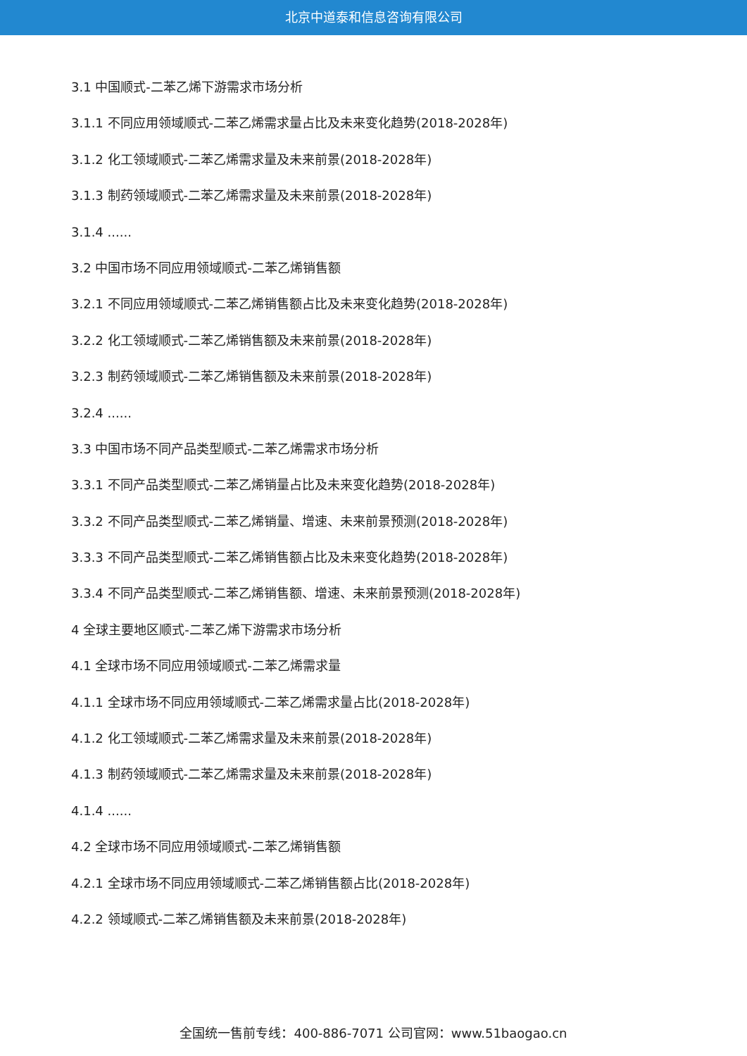北京中道泰和信息咨询有限公司
3.1 中国顺式-二苯乙烯下游需求市场分析
3.1.1 不同应用领域顺式-二苯乙烯需求量占比及未来变化趋势(2018-2028年)
3.1.2 化工领域顺式-二苯乙烯需求量及未来前景(2018-2028年)
3.1.3 制药领域顺式-二苯乙烯需求量及未来前景(2018-2028年)
3.1.4 ......
3.2 中国市场不同应用领域顺式-二苯乙烯销售额
3.2.1 不同应用领域顺式-二苯乙烯销售额占比及未来变化趋势(2018-2028年)
3.2.2 化工领域顺式-二苯乙烯销售额及未来前景(2018-2028年)
3.2.3 制药领域顺式-二苯乙烯销售额及未来前景(2018-2028年)
3.2.4 ......
3.3 中国市场不同产品类型顺式-二苯乙烯需求市场分析
3.3.1 不同产品类型顺式-二苯乙烯销量占比及未来变化趋势(2018-2028年)
3.3.2 不同产品类型顺式-二苯乙烯销量、增速、未来前景预测(2018-2028年)
3.3.3 不同产品类型顺式-二苯乙烯销售额占比及未来变化趋势(2018-2028年)
3.3.4 不同产品类型顺式-二苯乙烯销售额、增速、未来前景预测(2018-2028年)
4 全球主要地区顺式-二苯乙烯下游需求市场分析
4.1 全球市场不同应用领域顺式-二苯乙烯需求量
4.1.1 全球市场不同应用领域顺式-二苯乙烯需求量占比(2018-2028年)
4.1.2 化工领域顺式-二苯乙烯需求量及未来前景(2018-2028年)
4.1.3 制药领域顺式-二苯乙烯需求量及未来前景(2018-2028年)
4.1.4 ......
4.2 全球市场不同应用领域顺式-二苯乙烯销售额
4.2.1 全球市场不同应用领域顺式-二苯乙烯销售额占比(2018-2028年)
4.2.2 领域顺式-二苯乙烯销售额及未来前景(2018-2028年)
全国统一售前专线：400-886-7071 公司官网：www.51baogao.cn